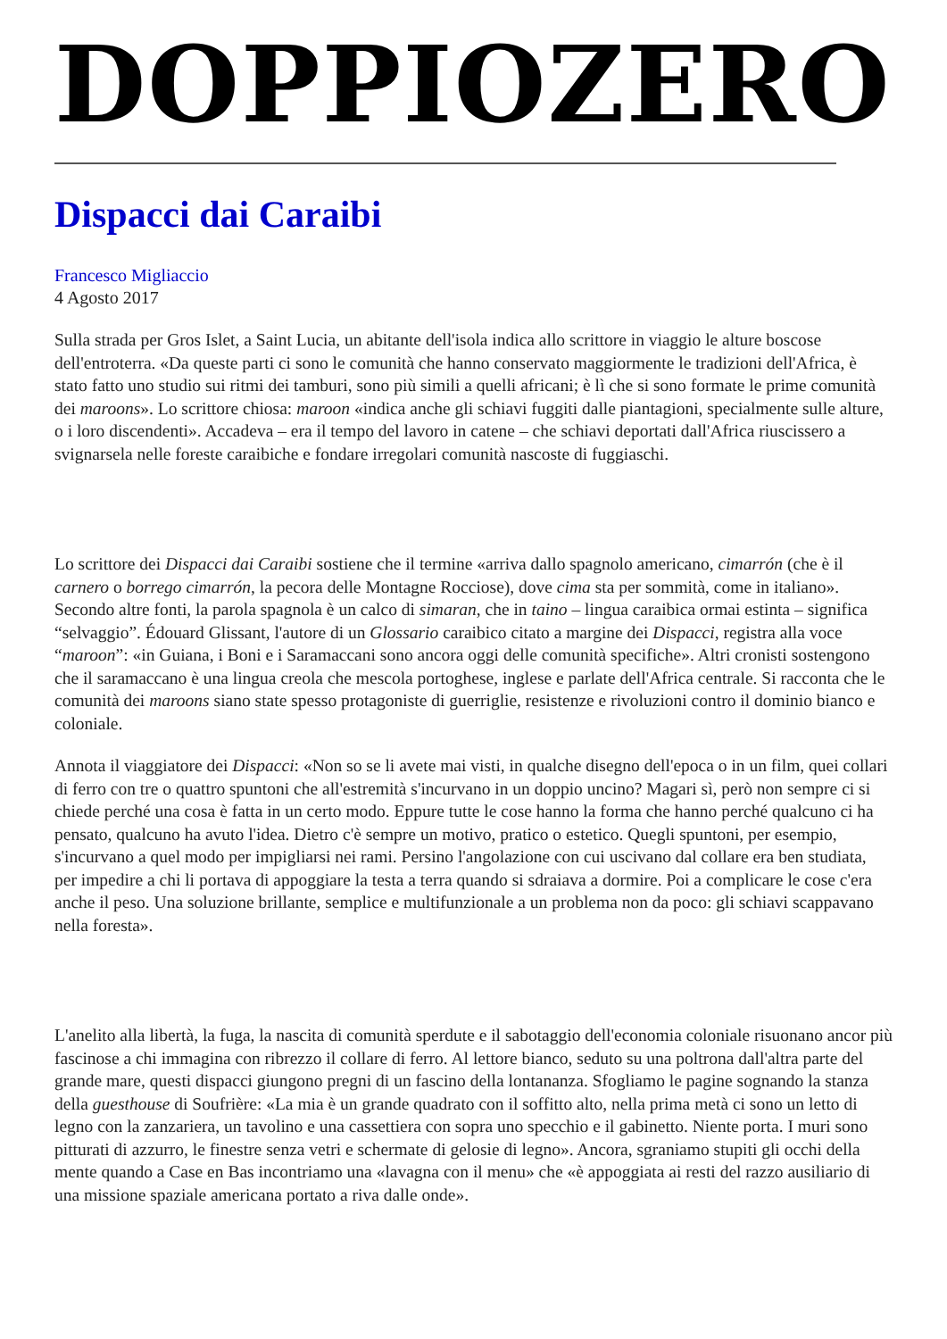DOPPIOZERO
Dispacci dai Caraibi
Francesco Migliaccio
4 Agosto 2017
Sulla strada per Gros Islet, a Saint Lucia, un abitante dell'isola indica allo scrittore in viaggio le alture boscose dell'entroterra. «Da queste parti ci sono le comunità che hanno conservato maggiormente le tradizioni dell'Africa, è stato fatto uno studio sui ritmi dei tamburi, sono più simili a quelli africani; è lì che si sono formate le prime comunità dei maroons». Lo scrittore chiosa: maroon «indica anche gli schiavi fuggiti dalle piantagioni, specialmente sulle alture, o i loro discendenti». Accadeva – era il tempo del lavoro in catene – che schiavi deportati dall'Africa riuscissero a svignarsela nelle foreste caraibiche e fondare irregolari comunità nascoste di fuggiaschi.
Lo scrittore dei Dispacci dai Caraibi sostiene che il termine «arriva dallo spagnolo americano, cimarrón (che è il carnero o borrego cimarrón, la pecora delle Montagne Rocciose), dove cima sta per sommità, come in italiano». Secondo altre fonti, la parola spagnola è un calco di simaran, che in taino – lingua caraibica ormai estinta – significa “selvaggio”. Édouard Glissant, l'autore di un Glossario caraibico citato a margine dei Dispacci, registra alla voce “maroon”: «in Guiana, i Boni e i Saramaccani sono ancora oggi delle comunità specifiche». Altri cronisti sostengono che il saramaccano è una lingua creola che mescola portoghese, inglese e parlate dell'Africa centrale. Si racconta che le comunità dei maroons siano state spesso protagoniste di guerriglie, resistenze e rivoluzioni contro il dominio bianco e coloniale.
Annota il viaggiatore dei Dispacci: «Non so se li avete mai visti, in qualche disegno dell'epoca o in un film, quei collari di ferro con tre o quattro spuntoni che all'estremità s'incurvano in un doppio uncino? Magari sì, però non sempre ci si chiede perché una cosa è fatta in un certo modo. Eppure tutte le cose hanno la forma che hanno perché qualcuno ci ha pensato, qualcuno ha avuto l'idea. Dietro c'è sempre un motivo, pratico o estetico. Quegli spuntoni, per esempio, s'incurvano a quel modo per impigliarsi nei rami. Persino l'angolazione con cui uscivano dal collare era ben studiata, per impedire a chi li portava di appoggiare la testa a terra quando si sdraiava a dormire. Poi a complicare le cose c'era anche il peso. Una soluzione brillante, semplice e multifunzionale a un problema non da poco: gli schiavi scappavano nella foresta».
L'anelito alla libertà, la fuga, la nascita di comunità sperdute e il sabotaggio dell'economia coloniale risuonano ancor più fascinose a chi immagina con ribrezzo il collare di ferro. Al lettore bianco, seduto su una poltrona dall'altra parte del grande mare, questi dispacci giungono pregni di un fascino della lontananza. Sfogliamo le pagine sognando la stanza della guesthouse di Soufrière: «La mia è un grande quadrato con il soffitto alto, nella prima metà ci sono un letto di legno con la zanzariera, un tavolino e una cassettiera con sopra uno specchio e il gabinetto. Niente porta. I muri sono pitturati di azzurro, le finestre senza vetri e schermate di gelosie di legno». Ancora, sgraniamo stupiti gli occhi della mente quando a Case en Bas incontriamo una «lavagna con il menu» che «è appoggiata ai resti del razzo ausiliario di una missione spaziale americana portato a riva dalle onde».